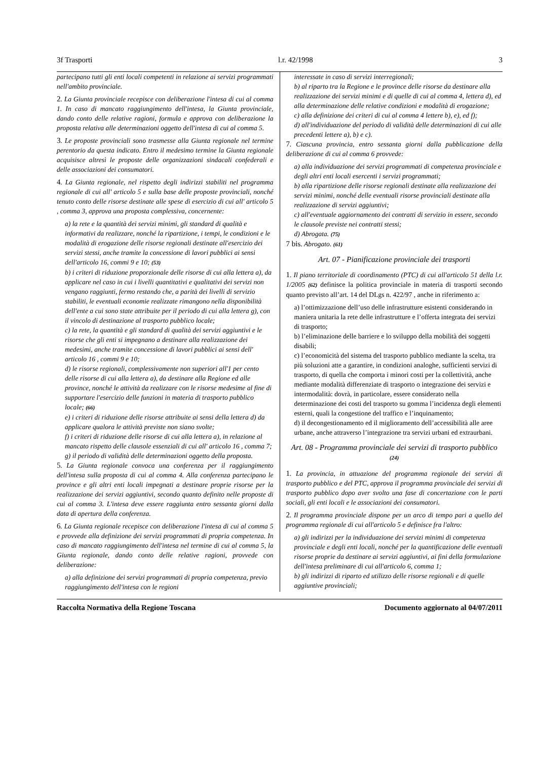3f Trasporti l.r. 42/1998 3
partecipano tutti gli enti locali competenti in relazione ai servizi programmati nell'ambito provinciale.
2. La Giunta provinciale recepisce con deliberazione l'intesa di cui al comma 1. In caso di mancato raggiungimento dell'intesa, la Giunta provinciale, dando conto delle relative ragioni, formula e approva con deliberazione la proposta relativa alle determinazioni oggetto dell'intesa di cui al comma 5.
3. Le proposte provinciali sono trasmesse alla Giunta regionale nel termine perentorio da questa indicato. Entro il medesimo termine la Giunta regionale acquisisce altresì le proposte delle organizzazioni sindacali confederali e delle associazioni dei consumatori.
4. La Giunta regionale, nel rispetto degli indirizzi stabiliti nel programma regionale di cui all' articolo 5 e sulla base delle proposte provinciali, nonché tenuto conto delle risorse destinate alle spese di esercizio di cui all' articolo 5 , comma 3, approva una proposta complessiva, concernente:
a) la rete e la quantità dei servizi minimi, gli standard di qualità e informativi da realizzare, nonché la ripartizione, i tempi, le condizioni e le modalità di erogazione delle risorse regionali destinate all'esercizio dei servizi stessi, anche tramite la concessione di lavori pubblici ai sensi dell'articolo 16, commi 9 e 10; (53)
b) i criteri di riduzione proporzionale delle risorse di cui alla lettera a), da applicare nel caso in cui i livelli quantitativi e qualitativi dei servizi non vengano raggiunti, fermo restando che, a parità dei livelli di servizio stabiliti, le eventuali economie realizzate rimangono nella disponibilità dell'ente a cui sono state attribuite per il periodo di cui alla lettera g), con il vincolo di destinazione al trasporto pubblico locale;
c) la rete, la quantità e gli standard di qualità dei servizi aggiuntivi e le risorse che gli enti si impegnano a destinare alla realizzazione dei medesimi, anche tramite concessione di lavori pubblici ai sensi dell' articolo 16 , commi 9 e 10;
d) le risorse regionali, complessivamente non superiori all'1 per cento delle risorse di cui alla lettera a), da destinare alla Regione ed alle province, nonché le attività da realizzare con le risorse medesime al fine di supportare l'esercizio delle funzioni in materia di trasporto pubblico locale; (66)
e) i criteri di riduzione delle risorse attribuite ai sensi della lettera d) da applicare qualora le attività previste non siano svolte;
f) i criteri di riduzione delle risorse di cui alla lettera a), in relazione al mancato rispetto delle clausole essenziali di cui all' articolo 16 , comma 7;
g) il periodo di validità delle determinazioni oggetto della proposta.
5. La Giunta regionale convoca una conferenza per il raggiungimento dell'intesa sulla proposta di cui al comma 4. Alla conferenza partecipano le province e gli altri enti locali impegnati a destinare proprie risorse per la realizzazione dei servizi aggiuntivi, secondo quanto definito nelle proposte di cui al comma 3. L'intesa deve essere raggiunta entro sessanta giorni dalla data di apertura della conferenza.
6. La Giunta regionale recepisce con deliberazione l'intesa di cui al comma 5 e provvede alla definizione dei servizi programmati di propria competenza. In caso di mancato raggiungimento dell'intesa nel termine di cui al comma 5, la Giunta regionale, dando conto delle relative ragioni, provvede con deliberazione:
a) alla definizione dei servizi programmati di propria competenza, previo raggiungimento dell'intesa con le regioni
interessate in caso di servizi interregionali;
b) al riparto tra la Regione e le province delle risorse da destinare alla realizzazione dei servizi minimi e di quelle di cui al comma 4, lettera d), ed alla determinazione delle relative condizioni e modalità di erogazione;
c) alla definizione dei criteri di cui al comma 4 lettere b), e), ed f);
d) all'individuazione del periodo di validità delle determinazioni di cui alle precedenti lettere a), b) e c).
7. Ciascuna provincia, entro sessanta giorni dalla pubblicazione della deliberazione di cui al comma 6 provvede:
a) alla individuazione dei servizi programmati di competenza provinciale e degli altri enti locali esercenti i servizi programmati;
b) alla ripartizione delle risorse regionali destinate alla realizzazione dei servizi minimi, nonché delle eventuali risorse provinciali destinate alla realizzazione di servizi aggiuntivi;
c) all'eventuale aggiornamento dei contratti di servizio in essere, secondo le clausole previste nei contratti stessi;
d) Abrogata. (75)
7 bis. Abrogato. (61)
Art. 07 - Pianificazione provinciale dei trasporti
1. Il piano territoriale di coordinamento (PTC) di cui all'articolo 51 della l.r. 1/2005 (62) definisce la politica provinciale in materia di trasporti secondo quanto previsto all’art. 14 del DLgs n. 422/97 , anche in riferimento a:
a) l’ottimizzazione dell’uso delle infrastrutture esistenti considerando in maniera unitaria la rete delle infrastrutture e l’offerta integrata dei servizi di trasporto;
b) l’eliminazione delle barriere e lo sviluppo della mobilità dei soggetti disabili;
c) l’economicità del sistema del trasporto pubblico mediante la scelta, tra più soluzioni atte a garantire, in condizioni analoghe, sufficienti servizi di trasporto, di quella che comporta i minori costi per la collettività, anche mediante modalità differenziate di trasporto o integrazione dei servizi e intermodalità: dovrà, in particolare, essere considerato nella determinazione dei costi del trasporto su gomma l’incidenza degli elementi esterni, quali la congestione del traffico e l’inquinamento;
d) il decongestionamento ed il miglioramento dell’accessibilità alle aree urbane, anche attraverso l’integrazione tra servizi urbani ed extraurbani.
Art. 08 - Programma provinciale dei servizi di trasporto pubblico (24)
1. La provincia, in attuazione del programma regionale dei servizi di trasporto pubblico e del PTC, approva il programma provinciale dei servizi di trasporto pubblico dopo aver svolto una fase di concertazione con le parti sociali, gli enti locali e le associazioni dei consumatori.
2. Il programma provinciale dispone per un arco di tempo pari a quello del programma regionale di cui all'articolo 5 e definisce fra l'altro:
a) gli indirizzi per la individuazione dei servizi minimi di competenza provinciale e degli enti locali, nonché per la quantificazione delle eventuali risorse proprie da destinare ai servizi aggiuntivi, ai fini della formulazione dell'intesa preliminare di cui all'articolo 6, comma 1;
b) gli indirizzi di riparto ed utilizzo delle risorse regionali e di quelle aggiuntive provinciali;
Raccolta Normativa della Regione Toscana Documento aggiornato al 04/07/2011